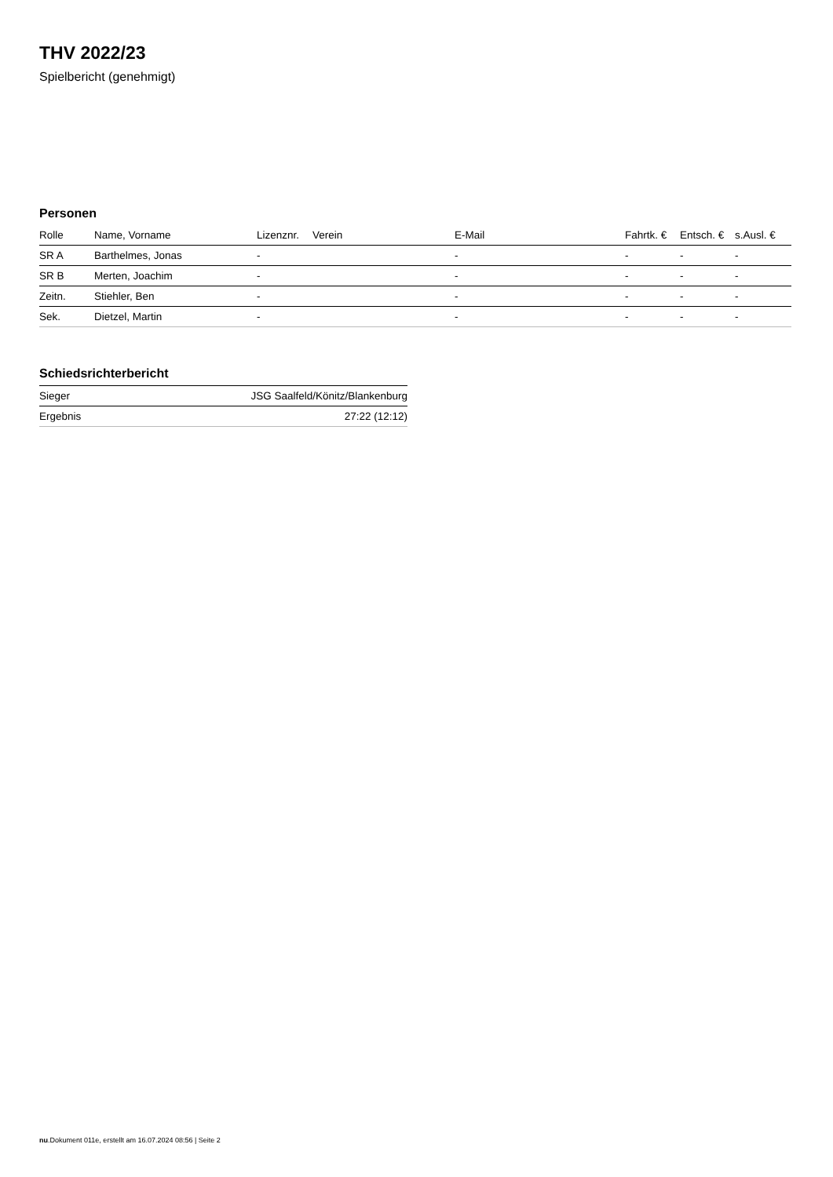THV 2022/23
Spielbericht (genehmigt)
Personen
| Rolle | Name, Vorname | Lizenznr. | Verein | E-Mail | Fahrtk. € | Entsch. € | s.Ausl. € |
| --- | --- | --- | --- | --- | --- | --- | --- |
| SR A | Barthelmes, Jonas | - | | - | - | - | - |
| SR B | Merten, Joachim | - | | - | - | - | - |
| Zeitn. | Stiehler, Ben | - | | - | - | - | - |
| Sek. | Dietzel, Martin | - | | - | - | - | - |
Schiedsrichterbericht
| Sieger | JSG Saalfeld/Könitz/Blankenburg |
| Ergebnis | 27:22 (12:12) |
nu.Dokument 011e, erstellt am 16.07.2024 08:56 | Seite 2